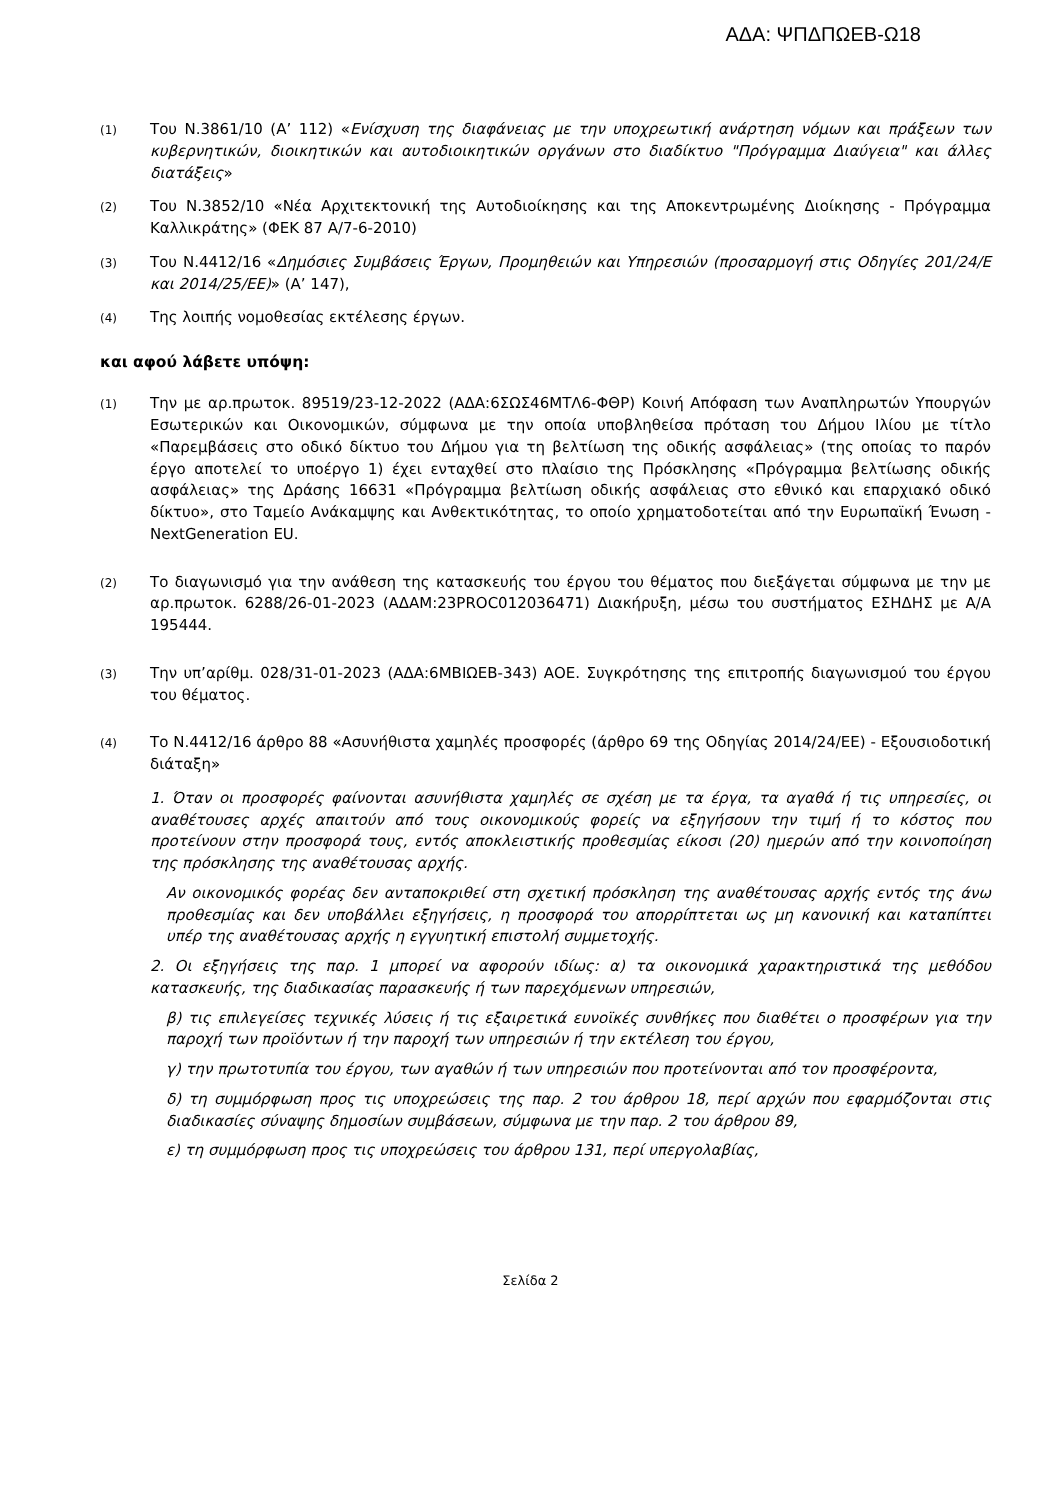ΑΔΑ: ΨΠΔΠΩΕΒ-Ω18
(1)
Του Ν.3861/10 (Α’ 112) «Ενίσχυση της διαφάνειας με την υποχρεωτική ανάρτηση νόμων και πράξεων των κυβερνητικών, διοικητικών και αυτοδιοικητικών οργάνων στο διαδίκτυο "Πρόγραμμα Διαύγεια" και άλλες διατάξεις»
(2)
Του Ν.3852/10 «Νέα Αρχιτεκτονική της Αυτοδιοίκησης και της Αποκεντρωμένης Διοίκησης - Πρόγραμμα Καλλικράτης» (ΦΕΚ 87 Α/7-6-2010)
(3)
Του Ν.4412/16 «Δημόσιες Συμβάσεις Έργων, Προμηθειών και Υπηρεσιών (προσαρμογή στις Οδηγίες 201/24/Ε και 2014/25/ΕΕ)» (Α’ 147),
(4)
Της λοιπής νομοθεσίας εκτέλεσης έργων.
και αφού λάβετε υπόψη:
(1)
Την με αρ.πρωτοκ. 89519/23-12-2022 (ΑΔΑ:6ΣΩΣ46ΜΤΛ6-ΦΘΡ) Κοινή Απόφαση των Αναπληρωτών Υπουργών Εσωτερικών και Οικονομικών, σύμφωνα με την οποία υποβληθείσα πρόταση του Δήμου Ιλίου με τίτλο «Παρεμβάσεις στο οδικό δίκτυο του Δήμου για τη βελτίωση της οδικής ασφάλειας» (της οποίας το παρόν έργο αποτελεί το υποέργο 1) έχει ενταχθεί στο πλαίσιο της Πρόσκλησης «Πρόγραμμα βελτίωσης οδικής ασφάλειας» της Δράσης 16631 «Πρόγραμμα βελτίωση οδικής ασφάλειας στο εθνικό και επαρχιακό οδικό δίκτυο», στο Ταμείο Ανάκαμψης και Ανθεκτικότητας, το οποίο χρηματοδοτείται από την Ευρωπαϊκή Ένωση - NextGeneration EU.
(2)
Το διαγωνισμό για την ανάθεση της κατασκευής του έργου του θέματος που διεξάγεται σύμφωνα με την με αρ.πρωτοκ. 6288/26-01-2023 (ΑΔΑΜ:23PROC012036471) Διακήρυξη, μέσω του συστήματος ΕΣΗΔΗΣ με Α/Α 195444.
(3)
Την υπ’αρίθμ. 028/31-01-2023 (ΑΔΑ:6ΜΒΙΩΕΒ-343) ΑΟΕ. Συγκρότησης της επιτροπής διαγωνισμού του έργου του θέματος.
(4)
Το Ν.4412/16 άρθρο 88 «Ασυνήθιστα χαμηλές προσφορές (άρθρο 69 της Οδηγίας 2014/24/ΕΕ) - Εξουσιοδοτική διάταξη»
1. Όταν οι προσφορές φαίνονται ασυνήθιστα χαμηλές σε σχέση με τα έργα, τα αγαθά ή τις υπηρεσίες, οι αναθέτουσες αρχές απαιτούν από τους οικονομικούς φορείς να εξηγήσουν την τιμή ή το κόστος που προτείνουν στην προσφορά τους, εντός αποκλειστικής προθεσμίας είκοσι (20) ημερών από την κοινοποίηση της πρόσκλησης της αναθέτουσας αρχής.
Αν οικονομικός φορέας δεν ανταποκριθεί στη σχετική πρόσκληση της αναθέτουσας αρχής εντός της άνω προθεσμίας και δεν υποβάλλει εξηγήσεις, η προσφορά του απορρίπτεται ως μη κανονική και καταπίπτει υπέρ της αναθέτουσας αρχής η εγγυητική επιστολή συμμετοχής.
2. Οι εξηγήσεις της παρ. 1 μπορεί να αφορούν ιδίως: α) τα οικονομικά χαρακτηριστικά της μεθόδου κατασκευής, της διαδικασίας παρασκευής ή των παρεχόμενων υπηρεσιών,
β) τις επιλεγείσες τεχνικές λύσεις ή τις εξαιρετικά ευνοϊκές συνθήκες που διαθέτει ο προσφέρων για την παροχή των προϊόντων ή την παροχή των υπηρεσιών ή την εκτέλεση του έργου,
γ) την πρωτοτυπία του έργου, των αγαθών ή των υπηρεσιών που προτείνονται από τον προσφέροντα,
δ) τη συμμόρφωση προς τις υποχρεώσεις της παρ. 2 του άρθρου 18, περί αρχών που εφαρμόζονται στις διαδικασίες σύναψης δημοσίων συμβάσεων, σύμφωνα με την παρ. 2 του άρθρου 89,
ε) τη συμμόρφωση προς τις υποχρεώσεις του άρθρου 131, περί υπεργολαβίας,
Σελίδα 2